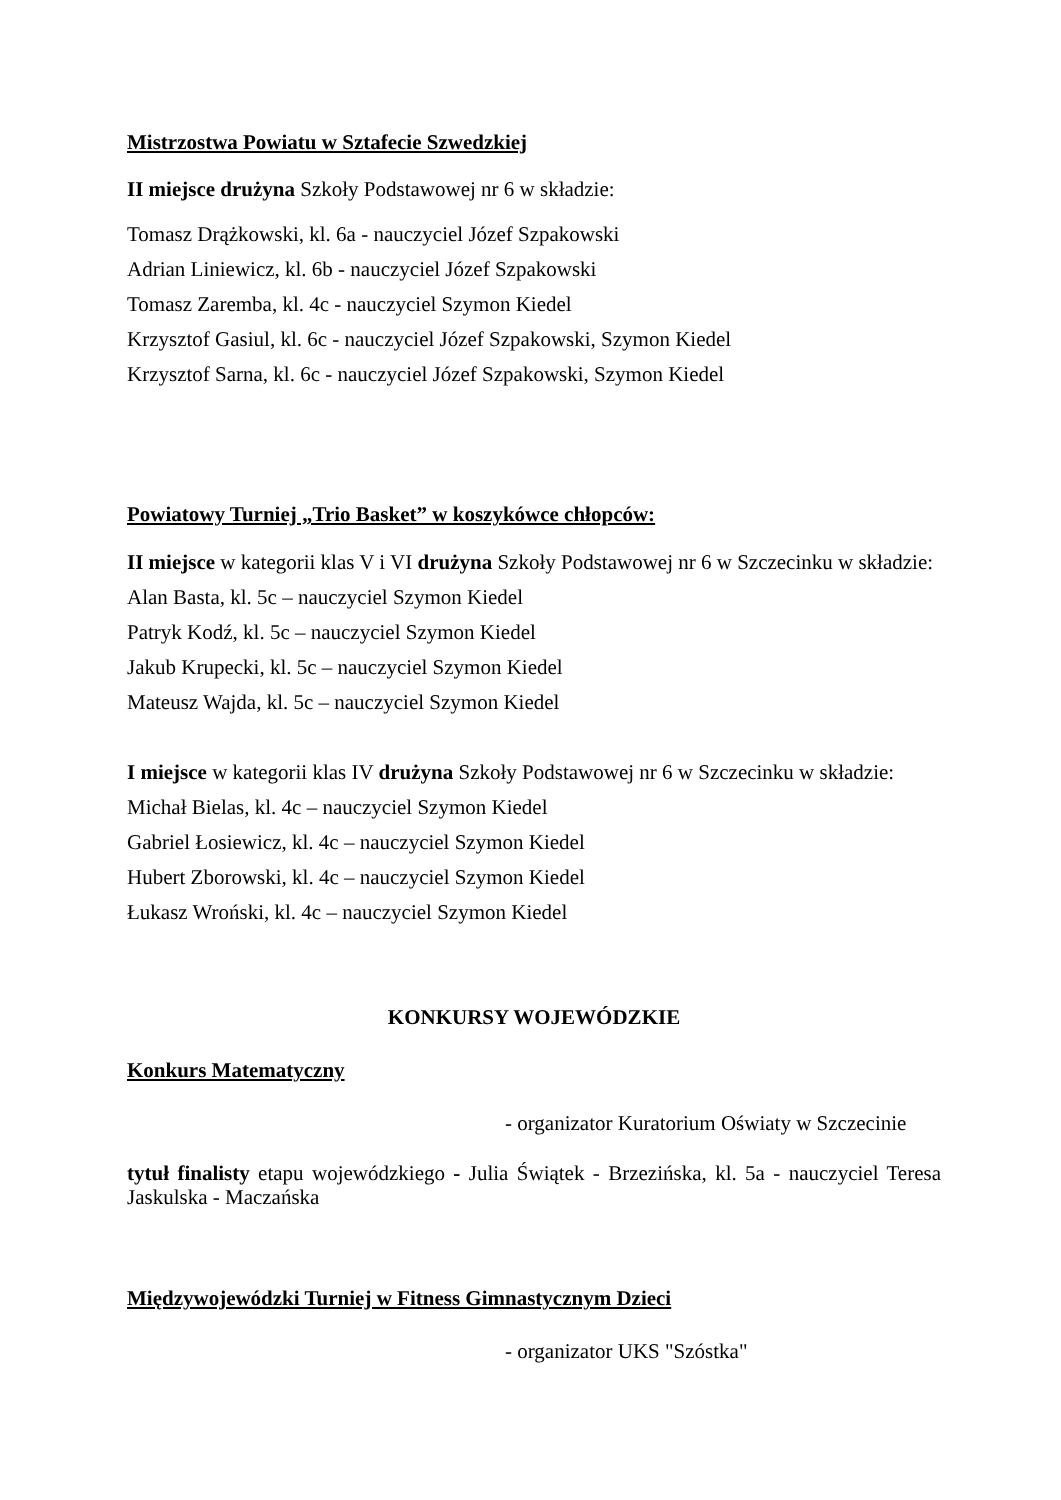Mistrzostwa Powiatu w Sztafecie Szwedzkiej
II miejsce drużyna Szkoły Podstawowej nr 6 w składzie:
Tomasz Drążkowski, kl. 6a - nauczyciel Józef Szpakowski
Adrian Liniewicz, kl. 6b - nauczyciel Józef Szpakowski
Tomasz Zaremba, kl. 4c - nauczyciel Szymon Kiedel
Krzysztof Gasiul, kl. 6c - nauczyciel Józef Szpakowski, Szymon Kiedel
Krzysztof Sarna, kl. 6c - nauczyciel Józef Szpakowski, Szymon Kiedel
Powiatowy Turniej „Trio Basket” w koszykówce chłopców:
II miejsce w kategorii klas V i VI drużyna Szkoły Podstawowej nr 6 w Szczecinku w składzie:
Alan Basta, kl. 5c – nauczyciel Szymon Kiedel
Patryk Kodź, kl. 5c – nauczyciel Szymon Kiedel
Jakub Krupecki, kl. 5c – nauczyciel Szymon Kiedel
Mateusz Wajda, kl. 5c – nauczyciel Szymon Kiedel
I miejsce w kategorii klas IV drużyna Szkoły Podstawowej nr 6 w Szczecinku w składzie:
Michał Bielas, kl. 4c – nauczyciel Szymon Kiedel
Gabriel Łosiewicz, kl. 4c – nauczyciel Szymon Kiedel
Hubert Zborowski, kl. 4c – nauczyciel Szymon Kiedel
Łukasz Wroński, kl. 4c – nauczyciel Szymon Kiedel
KONKURSY WOJEWÓDZKIE
Konkurs Matematyczny
- organizator Kuratorium Oświaty w Szczecinie
tytuł finalisty etapu wojewódzkiego - Julia Świątek - Brzezińska, kl. 5a - nauczyciel Teresa Jaskulska - Maczańska
Międzywojewódzki Turniej w Fitness Gimnastycznym Dzieci
- organizator UKS "Szóstka"